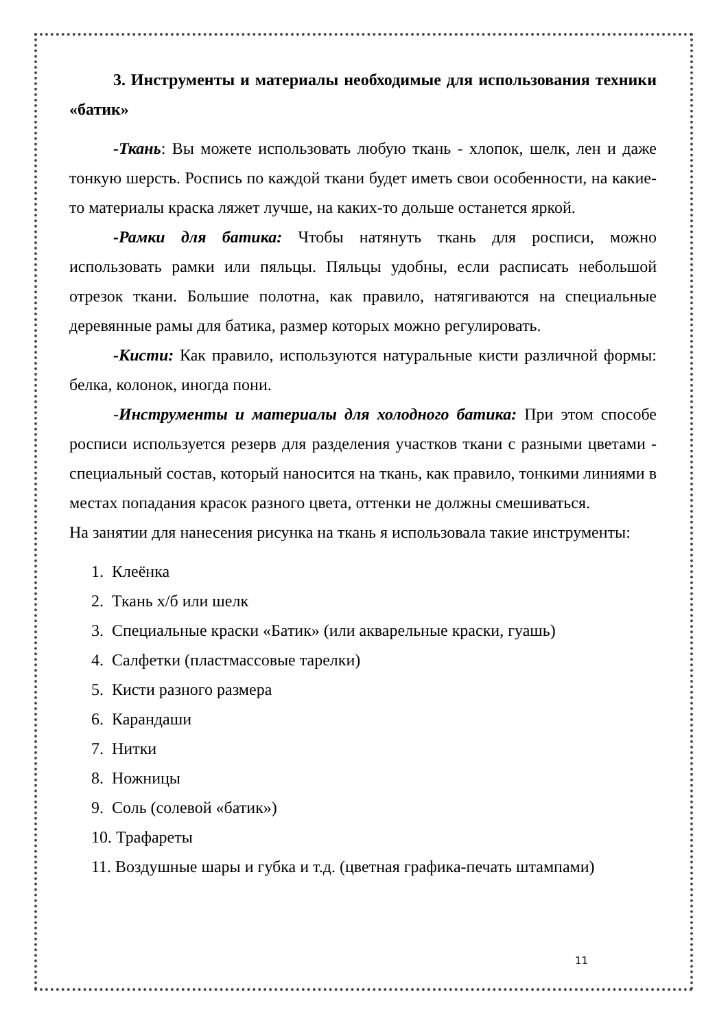3. Инструменты и материалы необходимые для использования техники «батик»
-Ткань: Вы можете использовать любую ткань - хлопок, шелк, лен и даже тонкую шерсть. Роспись по каждой ткани будет иметь свои особенности, на какие-то материалы краска ляжет лучше, на каких-то дольше останется яркой.
-Рамки для батика: Чтобы натянуть ткань для росписи, можно использовать рамки или пяльцы. Пяльцы удобны, если расписать небольшой отрезок ткани. Большие полотна, как правило, натягиваются на специальные деревянные рамы для батика, размер которых можно регулировать.
-Кисти: Как правило, используются натуральные кисти различной формы: белка, колонок, иногда пони.
-Инструменты и материалы для холодного батика: При этом способе росписи используется резерв для разделения участков ткани с разными цветами - специальный состав, который наносится на ткань, как правило, тонкими линиями в местах попадания красок разного цвета, оттенки не должны смешиваться.
На занятии для нанесения рисунка на ткань я использовала такие инструменты:
1. Клеёнка
2. Ткань х/б или шелк
3. Специальные краски «Батик» (или акварельные краски, гуашь)
4. Салфетки (пластмассовые тарелки)
5. Кисти разного размера
6. Карандаши
7. Нитки
8. Ножницы
9. Соль (солевой «батик»)
10. Трафареты
11. Воздушные шары и губка и т.д. (цветная графика-печать штампами)
11